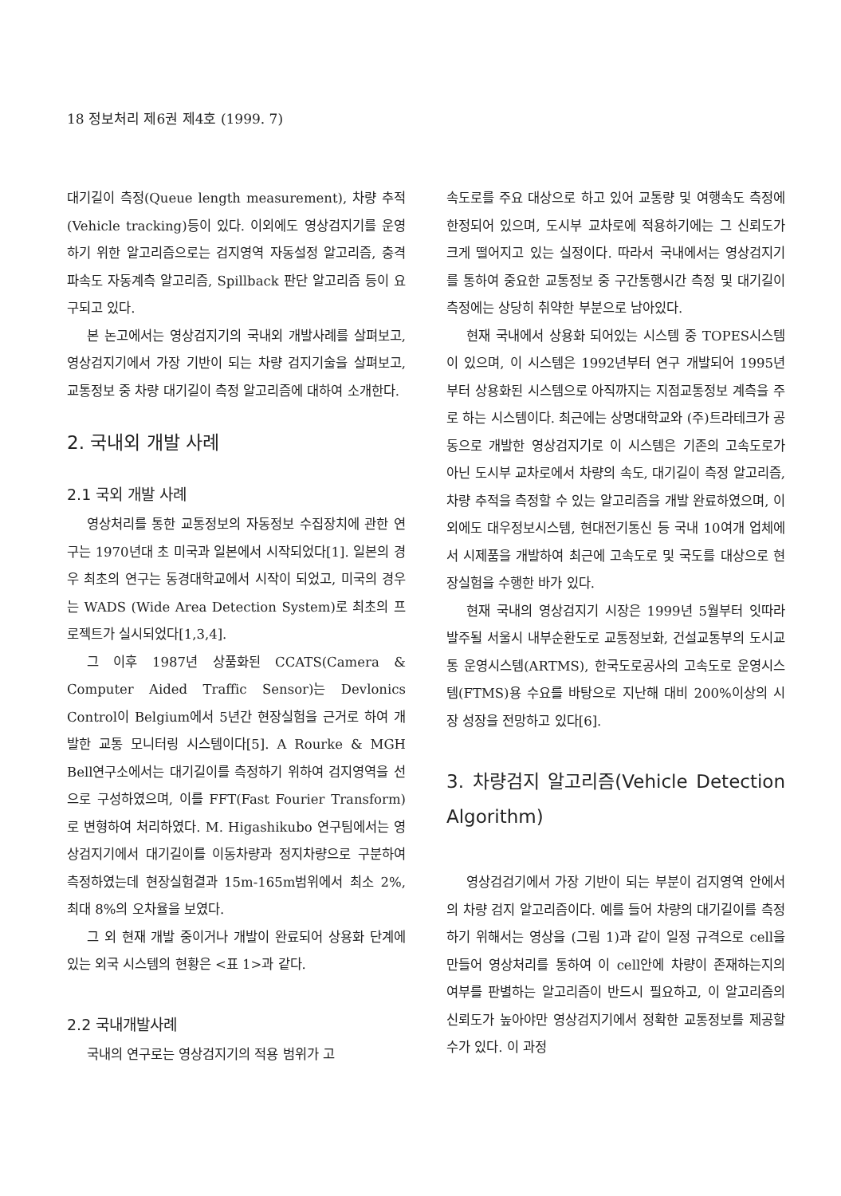18 정보처리 제6권 제4호 (1999. 7)
대기길이 측정(Queue length measurement), 차량 추적(Vehicle tracking)등이 있다. 이외에도 영상검지기를 운영하기 위한 알고리즘으로는 검지영역 자동설정 알고리즘, 충격파속도 자동계측 알고리즘, Spillback 판단 알고리즘 등이 요구되고 있다.
본 논고에서는 영상검지기의 국내외 개발사례를 살펴보고, 영상검지기에서 가장 기반이 되는 차량 검지기술을 살펴보고, 교통정보 중 차량 대기길이 측정 알고리즘에 대하여 소개한다.
2. 국내외 개발 사례
2.1 국외 개발 사례
영상처리를 통한 교통정보의 자동정보 수집장치에 관한 연구는 1970년대 초 미국과 일본에서 시작되었다[1]. 일본의 경우 최초의 연구는 동경대학교에서 시작이 되었고, 미국의 경우는 WADS (Wide Area Detection System)로 최초의 프로젝트가 실시되었다[1,3,4].
그 이후 1987년 상품화된 CCATS(Camera & Computer Aided Traffic Sensor)는 Devlonics Control이 Belgium에서 5년간 현장실험을 근거로 하여 개발한 교통 모니터링 시스템이다[5]. A Rourke & MGH Bell연구소에서는 대기길이를 측정하기 위하여 검지영역을 선으로 구성하였으며, 이를 FFT(Fast Fourier Transform)로 변형하여 처리하였다. M. Higashikubo 연구팀에서는 영상검지기에서 대기길이를 이동차량과 정지차량으로 구분하여 측정하였는데 현장실험결과 15m-165m범위에서 최소 2%, 최대 8%의 오차율을 보였다.
그 외 현재 개발 중이거나 개발이 완료되어 상용화 단계에 있는 외국 시스템의 현황은 <표 1>과 같다.
2.2 국내개발사례
국내의 연구로는 영상검지기의 적용 범위가 고
속도로를 주요 대상으로 하고 있어 교통량 및 여행속도 측정에 한정되어 있으며, 도시부 교차로에 적용하기에는 그 신뢰도가 크게 떨어지고 있는 실정이다. 따라서 국내에서는 영상검지기를 통하여 중요한 교통정보 중 구간통행시간 측정 및 대기길이 측정에는 상당히 취약한 부분으로 남아있다.
현재 국내에서 상용화 되어있는 시스템 중 TOPES시스템이 있으며, 이 시스템은 1992년부터 연구 개발되어 1995년부터 상용화된 시스템으로 아직까지는 지점교통정보 계측을 주로 하는 시스템이다. 최근에는 상명대학교와 (주)트라테크가 공동으로 개발한 영상검지기로 이 시스템은 기존의 고속도로가 아닌 도시부 교차로에서 차량의 속도, 대기길이 측정 알고리즘, 차량 추적을 측정할 수 있는 알고리즘을 개발 완료하였으며, 이외에도 대우정보시스템, 현대전기통신 등 국내 10여개 업체에서 시제품을 개발하여 최근에 고속도로 및 국도를 대상으로 현장실험을 수행한 바가 있다.
현재 국내의 영상검지기 시장은 1999년 5월부터 잇따라 발주될 서울시 내부순환도로 교통정보화, 건설교통부의 도시교통 운영시스템(ARTMS), 한국도로공사의 고속도로 운영시스템(FTMS)용 수요를 바탕으로 지난해 대비 200%이상의 시장 성장을 전망하고 있다[6].
3. 차량검지 알고리즘(Vehicle Detection Algorithm)
영상검검기에서 가장 기반이 되는 부분이 검지영역 안에서의 차량 검지 알고리즘이다. 예를 들어 차량의 대기길이를 측정하기 위해서는 영상을 (그림 1)과 같이 일정 규격으로 cell을 만들어 영상처리를 통하여 이 cell안에 차량이 존재하는지의 여부를 판별하는 알고리즘이 반드시 필요하고, 이 알고리즘의 신뢰도가 높아야만 영상검지기에서 정확한 교통정보를 제공할 수가 있다. 이 과정